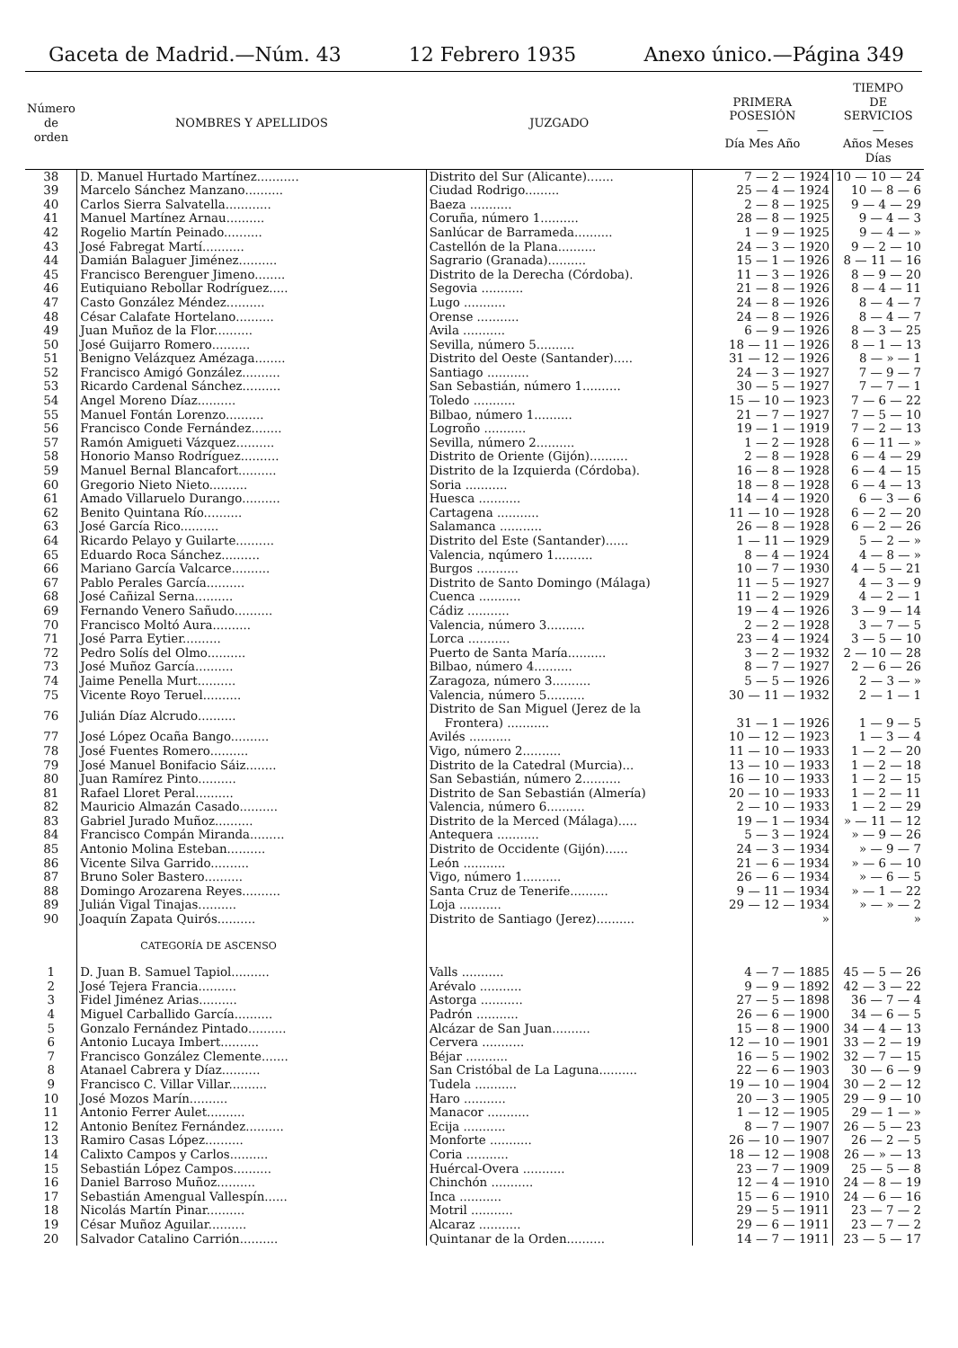Gaceta de Madrid.—Núm. 43 12 Febrero 1935 Anexo único.—Página 349
| Número de orden | NOMBRES Y APELLIDOS | JUZGADO | PRIMERA POSESIÓN — Día Mes Año | TIEMPO DE SERVICIOS — Años Meses Días |
| --- | --- | --- | --- | --- |
| 38 | D. Manuel Hurtado Martínez........... | Distrito del Sur (Alicante)....... | 7 — 2 — 1924 | 10 — 10 — 24 |
| 39 | Marcelo Sánchez Manzano.......... | Ciudad Rodrigo......... | 25 — 4 — 1924 | 10 — 8 — 6 |
| 40 | Carlos Sierra Salvatella............ | Baeza ........... | 2 — 8 — 1925 | 9 — 4 — 29 |
| 41 | Manuel Martínez Arnau.......... | Coruña, número 1.......... | 28 — 8 — 1925 | 9 — 4 — 3 |
| 42 | Rogelio Martín Peinado.......... | Sanlúcar de Barrameda.......... | 1 — 9 — 1925 | 9 — 4 — » |
| 43 | José Fabregat Martí........... | Castellón de la Plana.......... | 24 — 3 — 1920 | 9 — 2 — 10 |
| 44 | Damián Balaguer Jiménez.......... | Sagrario (Granada).......... | 15 — 1 — 1926 | 8 — 11 — 16 |
| 45 | Francisco Berenguer Jimeno........ | Distrito de la Derecha (Córdoba). | 11 — 3 — 1926 | 8 — 9 — 20 |
| 46 | Eutiquiano Rebollar Rodríguez..... | Segovia ........... | 21 — 8 — 1926 | 8 — 4 — 11 |
| 47 | Casto González Méndez.......... | Lugo ........... | 24 — 8 — 1926 | 8 — 4 — 7 |
| 48 | César Calafate Hortelano.......... | Orense ........... | 24 — 8 — 1926 | 8 — 4 — 7 |
| 49 | Juan Muñoz de la Flor.......... | Avila ........... | 6 — 9 — 1926 | 8 — 3 — 25 |
| 50 | José Guijarro Romero.......... | Sevilla, número 5.......... | 18 — 11 — 1926 | 8 — 1 — 13 |
| 51 | Benigno Velázquez Amézaga........ | Distrito del Oeste (Santander)..... | 31 — 12 — 1926 | 8 — » — 1 |
| 52 | Francisco Amigó González.......... | Santiago ........... | 24 — 3 — 1927 | 7 — 9 — 7 |
| 53 | Ricardo Cardenal Sánchez.......... | San Sebastián, número 1.......... | 30 — 5 — 1927 | 7 — 7 — 1 |
| 54 | Angel Moreno Díaz.......... | Toledo ........... | 15 — 10 — 1923 | 7 — 6 — 22 |
| 55 | Manuel Fontán Lorenzo.......... | Bilbao, número 1.......... | 21 — 7 — 1927 | 7 — 5 — 10 |
| 56 | Francisco Conde Fernández........ | Logroño ........... | 19 — 1 — 1919 | 7 — 2 — 13 |
| 57 | Ramón Amigueti Vázquez.......... | Sevilla, número 2.......... | 1 — 2 — 1928 | 6 — 11 — » |
| 58 | Honorio Manso Rodríguez.......... | Distrito de Oriente (Gijón).......... | 2 — 8 — 1928 | 6 — 4 — 29 |
| 59 | Manuel Bernal Blancafort.......... | Distrito de la Izquierda (Córdoba). | 16 — 8 — 1928 | 6 — 4 — 15 |
| 60 | Gregorio Nieto Nieto.......... | Soria ........... | 18 — 8 — 1928 | 6 — 4 — 13 |
| 61 | Amado Villaruelo Durango.......... | Huesca ........... | 14 — 4 — 1920 | 6 — 3 — 6 |
| 62 | Benito Quintana Río.......... | Cartagena ........... | 11 — 10 — 1928 | 6 — 2 — 20 |
| 63 | José García Rico.......... | Salamanca ........... | 26 — 8 — 1928 | 6 — 2 — 26 |
| 64 | Ricardo Pelayo y Guilarte.......... | Distrito del Este (Santander)...... | 1 — 11 — 1929 | 5 — 2 — » |
| 65 | Eduardo Roca Sánchez.......... | Valencia, nqúmero 1.......... | 8 — 4 — 1924 | 4 — 8 — » |
| 66 | Mariano García Valcarce.......... | Burgos ........... | 10 — 7 — 1930 | 4 — 5 — 21 |
| 67 | Pablo Perales García.......... | Distrito de Santo Domingo (Málaga) | 11 — 5 — 1927 | 4 — 3 — 9 |
| 68 | José Cañizal Serna.......... | Cuenca ........... | 11 — 2 — 1929 | 4 — 2 — 1 |
| 69 | Fernando Venero Sañudo.......... | Cádiz ........... | 19 — 4 — 1926 | 3 — 9 — 14 |
| 70 | Francisco Moltó Aura.......... | Valencia, número 3.......... | 2 — 2 — 1928 | 3 — 7 — 5 |
| 71 | José Parra Eytier.......... | Lorca ........... | 23 — 4 — 1924 | 3 — 5 — 10 |
| 72 | Pedro Solís del Olmo.......... | Puerto de Santa María.......... | 3 — 2 — 1932 | 2 — 10 — 28 |
| 73 | José Muñoz García.......... | Bilbao, número 4.......... | 8 — 7 — 1927 | 2 — 6 — 26 |
| 74 | Jaime Penella Murt.......... | Zaragoza, número 3.......... | 5 — 5 — 1926 | 2 — 3 — » |
| 75 | Vicente Royo Teruel.......... | Valencia, número 5.......... | 30 — 11 — 1932 | 2 — 1 — 1 |
| 76 | Julián Díaz Alcrudo.......... | Distrito de San Miguel (Jerez de la Frontera) ........... | 31 — 1 — 1926 | 1 — 9 — 5 |
| 77 | José López Ocaña Bango.......... | Avilés ........... | 10 — 12 — 1923 | 1 — 3 — 4 |
| 78 | José Fuentes Romero.......... | Vigo, número 2.......... | 11 — 10 — 1933 | 1 — 2 — 20 |
| 79 | José Manuel Bonifacio Sáiz........ | Distrito de la Catedral (Murcia)... | 13 — 10 — 1933 | 1 — 2 — 18 |
| 80 | Juan Ramírez Pinto.......... | San Sebastián, número 2.......... | 16 — 10 — 1933 | 1 — 2 — 15 |
| 81 | Rafael Lloret Peral.......... | Distrito de San Sebastián (Almería) | 20 — 10 — 1933 | 1 — 2 — 11 |
| 82 | Mauricio Almazán Casado.......... | Valencia, número 6.......... | 2 — 10 — 1933 | 1 — 2 — 29 |
| 83 | Gabriel Jurado Muñoz.......... | Distrito de la Merced (Málaga)..... | 19 — 1 — 1934 | » — 11 — 12 |
| 84 | Francisco Compán Miranda......... | Antequera ........... | 5 — 3 — 1924 | » — 9 — 26 |
| 85 | Antonio Molina Esteban.......... | Distrito de Occidente (Gijón)...... | 24 — 3 — 1934 | » — 9 — 7 |
| 86 | Vicente Silva Garrido.......... | León ........... | 21 — 6 — 1934 | » — 6 — 10 |
| 87 | Bruno Soler Bastero.......... | Vigo, número 1.......... | 26 — 6 — 1934 | » — 6 — 5 |
| 88 | Domingo Arozarena Reyes.......... | Santa Cruz de Tenerife.......... | 9 — 11 — 1934 | » — 1 — 22 |
| 89 | Julián Vigal Tinajas.......... | Loja ........... | 29 — 12 — 1934 | » — » — 2 |
| 90 | Joaquín Zapata Quirós.......... | Distrito de Santiago (Jerez).......... | » | » |
| | CATEGORÍA DE ASCENSO | | | |
| 1 | D. Juan B. Samuel Tapiol.......... | Valls ........... | 4 — 7 — 1885 | 45 — 5 — 26 |
| 2 | José Tejera Francia.......... | Arévalo ........... | 9 — 9 — 1892 | 42 — 3 — 22 |
| 3 | Fidel Jiménez Arias.......... | Astorga ........... | 27 — 5 — 1898 | 36 — 7 — 4 |
| 4 | Miguel Carballido García.......... | Padrón ........... | 26 — 6 — 1900 | 34 — 6 — 5 |
| 5 | Gonzalo Fernández Pintado.......... | Alcázar de San Juan.......... | 15 — 8 — 1900 | 34 — 4 — 13 |
| 6 | Antonio Lucaya Imbert.......... | Cervera ........... | 12 — 10 — 1901 | 33 — 2 — 19 |
| 7 | Francisco González Clemente....... | Béjar ........... | 16 — 5 — 1902 | 32 — 7 — 15 |
| 8 | Atanael Cabrera y Díaz.......... | San Cristóbal de La Laguna.......... | 22 — 6 — 1903 | 30 — 6 — 9 |
| 9 | Francisco C. Villar Villar.......... | Tudela ........... | 19 — 10 — 1904 | 30 — 2 — 12 |
| 10 | José Mozos Marín.......... | Haro ........... | 20 — 3 — 1905 | 29 — 9 — 10 |
| 11 | Antonio Ferrer Aulet.......... | Manacor ........... | 1 — 12 — 1905 | 29 — 1 — » |
| 12 | Antonio Benítez Fernández.......... | Ecija ........... | 8 — 7 — 1907 | 26 — 5 — 23 |
| 13 | Ramiro Casas López.......... | Monforte ........... | 26 — 10 — 1907 | 26 — 2 — 5 |
| 14 | Calixto Campos y Carlos.......... | Coria ........... | 18 — 12 — 1908 | 26 — » — 13 |
| 15 | Sebastián López Campos.......... | Huércal-Overa ........... | 23 — 7 — 1909 | 25 — 5 — 8 |
| 16 | Daniel Barroso Muñoz.......... | Chinchón ........... | 12 — 4 — 1910 | 24 — 8 — 19 |
| 17 | Sebastián Amengual Vallespín...... | Inca ........... | 15 — 6 — 1910 | 24 — 6 — 16 |
| 18 | Nicolás Martín Pinar.......... | Motril ........... | 29 — 5 — 1911 | 23 — 7 — 2 |
| 19 | César Muñoz Aguilar.......... | Alcaraz ........... | 29 — 6 — 1911 | 23 — 7 — 2 |
| 20 | Salvador Catalino Carrión.......... | Quintanar de la Orden.......... | 14 — 7 — 1911 | 23 — 5 — 17 |